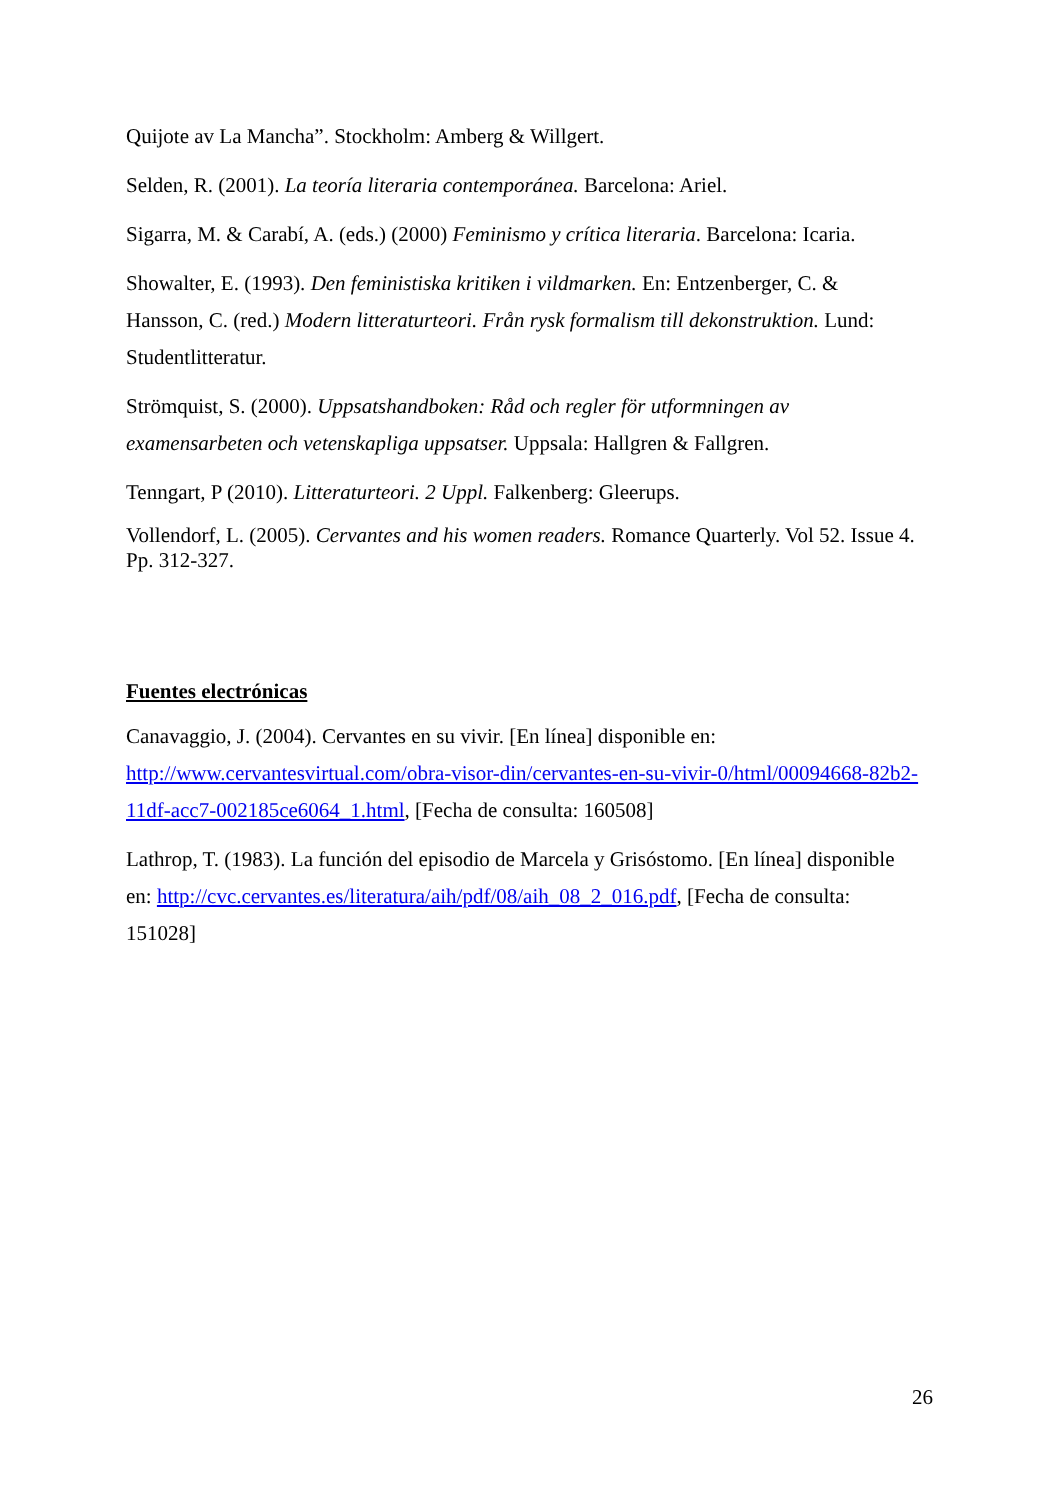Quijote av La Mancha”. Stockholm: Amberg & Willgert.
Selden, R. (2001). La teoría literaria contemporánea. Barcelona: Ariel.
Sigarra, M. & Carabí, A. (eds.) (2000) Feminismo y crítica literaria. Barcelona: Icaria.
Showalter, E. (1993). Den feministiska kritiken i vildmarken. En: Entzenberger, C. & Hansson, C. (red.) Modern litteraturteori. Från rysk formalism till dekonstruktion. Lund: Studentlitteratur.
Strömquist, S. (2000). Uppsatshandboken: Råd och regler för utformningen av examensarbeten och vetenskapliga uppsatser. Uppsala: Hallgren & Fallgren.
Tenngart, P (2010). Litteraturteori. 2 Uppl. Falkenberg: Gleerups.
Vollendorf, L. (2005). Cervantes and his women readers. Romance Quarterly. Vol 52. Issue 4. Pp. 312-327.
Fuentes electrónicas
Canavaggio, J. (2004). Cervantes en su vivir. [En línea] disponible en: http://www.cervantesvirtual.com/obra-visor-din/cervantes-en-su-vivir-0/html/00094668-82b2-11df-acc7-002185ce6064_1.html, [Fecha de consulta: 160508]
Lathrop, T. (1983). La función del episodio de Marcela y Grisóstomo. [En línea] disponible en: http://cvc.cervantes.es/literatura/aih/pdf/08/aih_08_2_016.pdf, [Fecha de consulta: 151028]
26